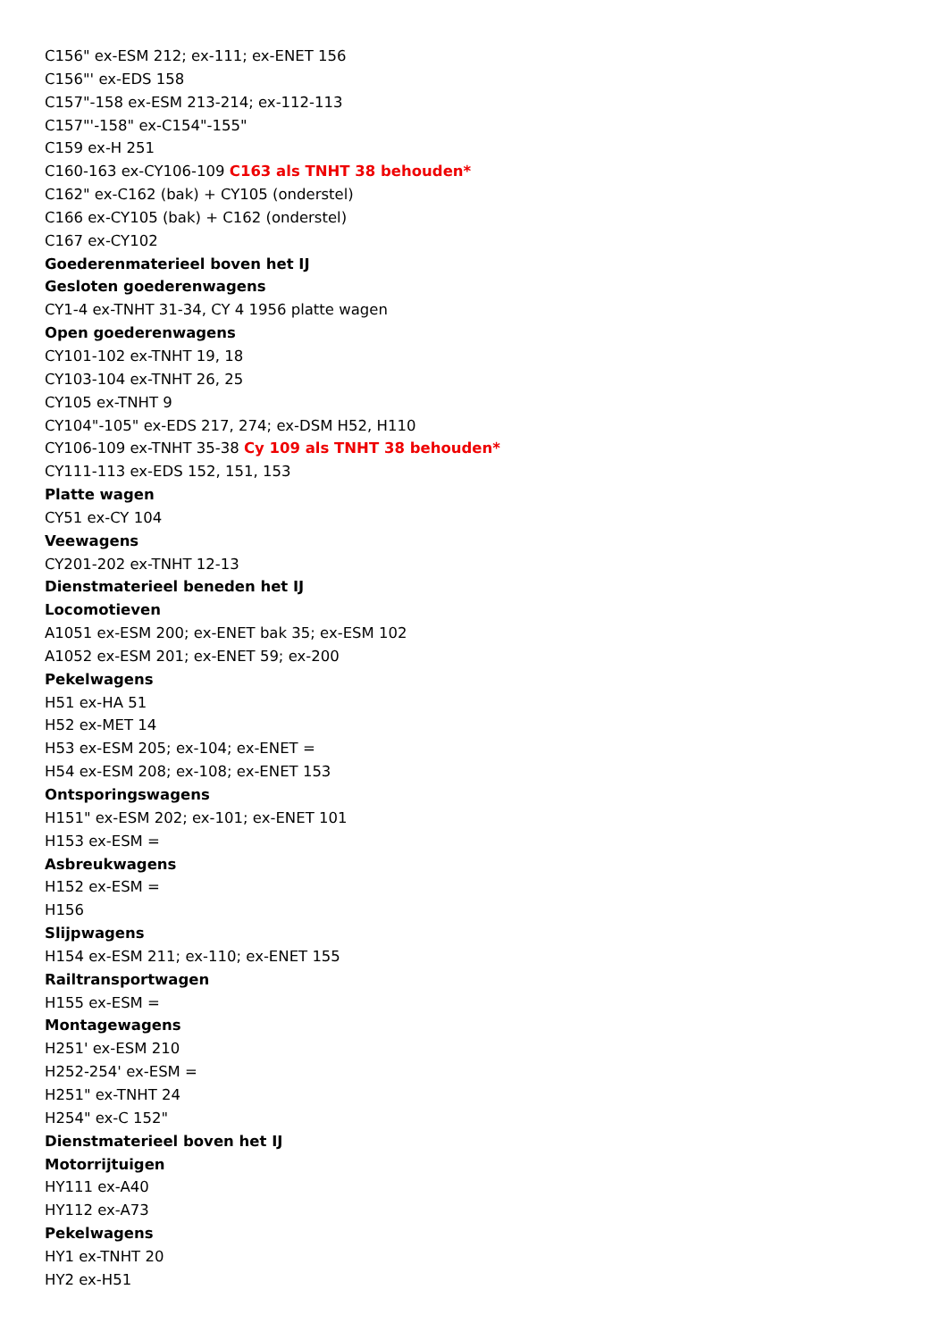C156" ex-ESM 212; ex-111; ex-ENET 156
C156"' ex-EDS 158
C157"-158 ex-ESM 213-214; ex-112-113
C157"'-158" ex-C154"-155"
C159 ex-H 251
C160-163 ex-CY106-109 C163 als TNHT 38 behouden*
C162" ex-C162 (bak) + CY105 (onderstel)
C166 ex-CY105 (bak) + C162 (onderstel)
C167 ex-CY102
Goederenmaterieel boven het IJ
Gesloten goederenwagens
CY1-4 ex-TNHT 31-34, CY 4 1956 platte wagen
Open goederenwagens
CY101-102 ex-TNHT 19, 18
CY103-104 ex-TNHT 26, 25
CY105 ex-TNHT 9
CY104"-105" ex-EDS 217, 274; ex-DSM H52, H110
CY106-109 ex-TNHT 35-38 Cy 109 als TNHT 38 behouden*
CY111-113 ex-EDS 152, 151, 153
Platte wagen
CY51 ex-CY 104
Veewagens
CY201-202 ex-TNHT 12-13
Dienstmaterieel beneden het IJ
Locomotieven
A1051 ex-ESM 200; ex-ENET bak 35; ex-ESM 102
A1052 ex-ESM 201; ex-ENET 59; ex-200
Pekelwagens
H51 ex-HA 51
H52 ex-MET 14
H53 ex-ESM 205; ex-104; ex-ENET =
H54 ex-ESM 208; ex-108; ex-ENET 153
Ontsporingswagens
H151" ex-ESM 202; ex-101; ex-ENET 101
H153 ex-ESM =
Asbreukwagens
H152 ex-ESM =
H156
Slijpwagens
H154 ex-ESM 211; ex-110; ex-ENET 155
Railtransportwagen
H155 ex-ESM =
Montagewagens
H251' ex-ESM 210
H252-254' ex-ESM =
H251" ex-TNHT 24
H254" ex-C 152"
Dienstmaterieel boven het IJ
Motorrijtuigen
HY111 ex-A40
HY112 ex-A73
Pekelwagens
HY1 ex-TNHT 20
HY2 ex-H51